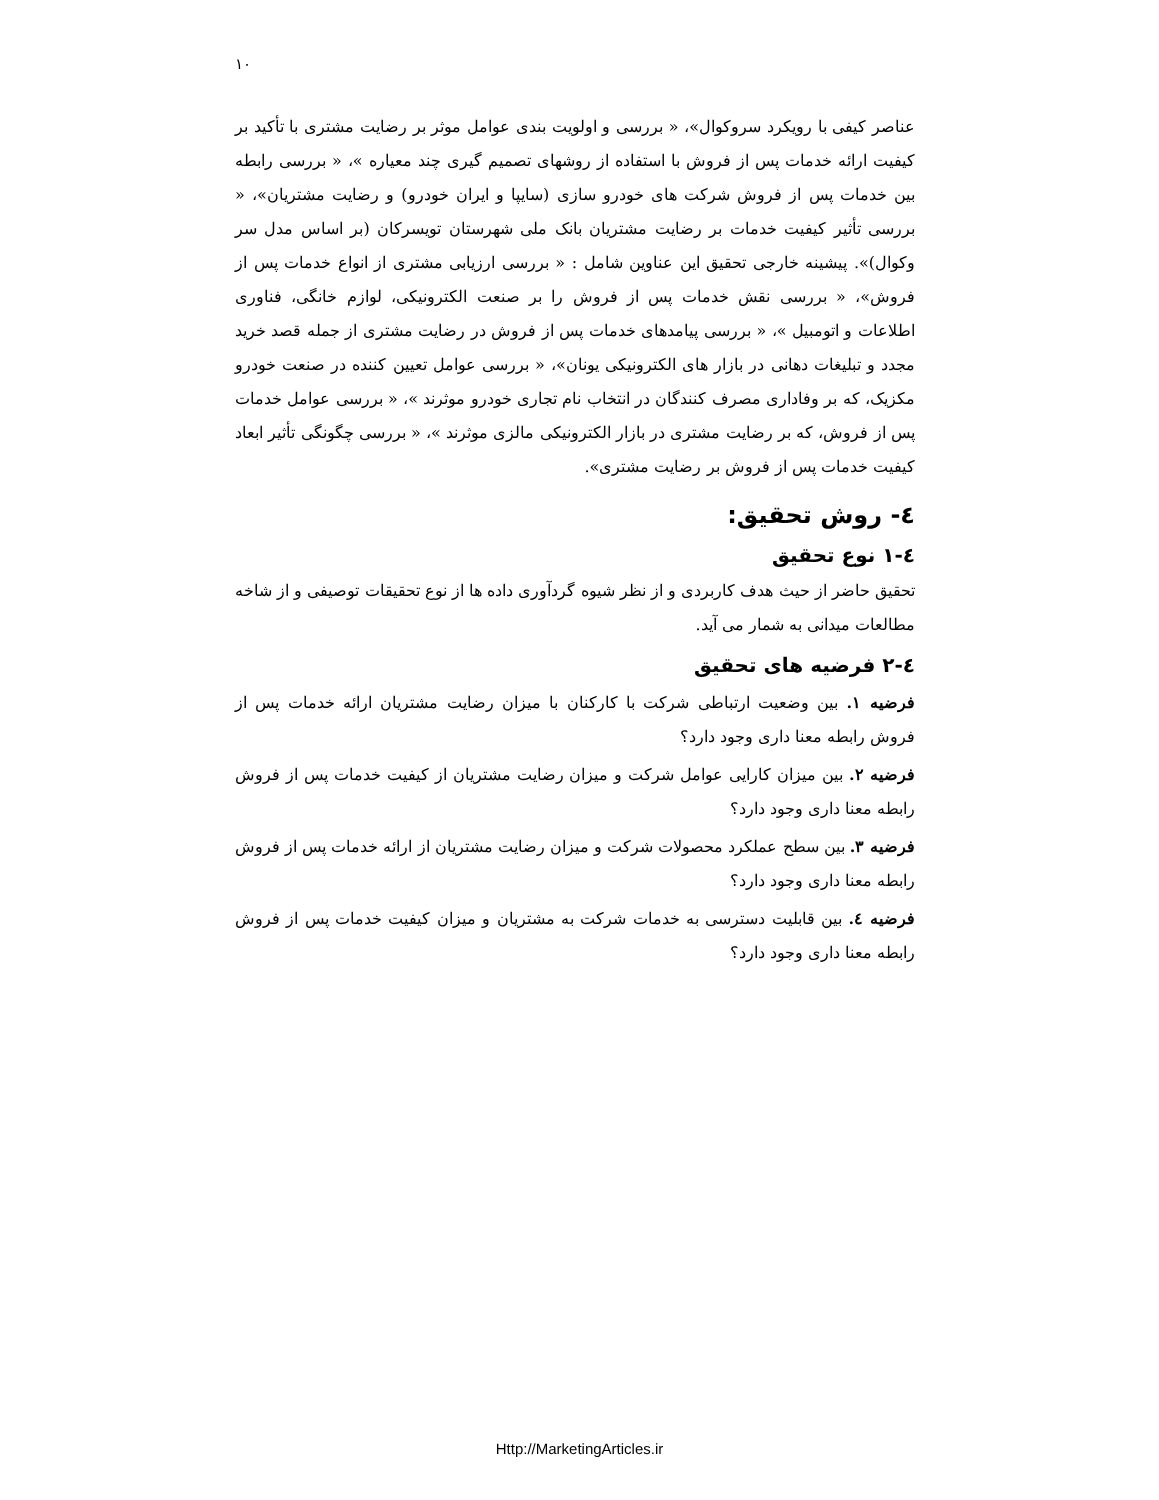۱۰
عناصر کیفی با رویکرد سروکوال»، « بررسی و اولویت بندی عوامل موثر بر رضایت مشتری با تأکید بر کیفیت ارائه خدمات پس از فروش با استفاده از روشهای تصمیم گیری چند معیاره »، « بررسی رابطه بین خدمات پس از فروش شرکت های خودرو سازی (سایپا و ایران خودرو) و رضایت مشتریان»، « بررسی تأثیر کیفیت خدمات بر رضایت مشتریان بانک ملی شهرستان تویسرکان (بر اساس مدل سر وکوال)». پیشینه خارجی تحقیق این عناوین شامل : « بررسی ارزیابی مشتری از انواع خدمات پس از فروش»، « بررسی نقش خدمات پس از فروش را بر صنعت الکترونیکی، لوازم خانگی، فناوری اطلاعات و اتومبیل »، « بررسی پیامدهای خدمات پس از فروش در رضایت مشتری از جمله قصد خرید مجدد و تبلیغات دهانی در بازار های الکترونیکی یونان»، « بررسی عوامل تعیین کننده در صنعت خودرو مکزیک، که بر وفاداری مصرف کنندگان در انتخاب نام تجاری خودرو موثرند »، « بررسی عوامل خدمات پس از فروش، که بر رضایت مشتری در بازار الکترونیکی مالزی موثرند »، « بررسی چگونگی تأثیر ابعاد کیفیت خدمات پس از فروش بر رضایت مشتری».
٤- روش تحقیق:
٤-١ نوع تحقیق
تحقیق حاضر از حیث هدف کاربردی و از نظر شیوه گردآوری داده ها از نوع تحقیقات توصیفی و از شاخه مطالعات میدانی به شمار می آید.
٤-٢ فرضیه های تحقیق
فرضیه ۱. بین وضعیت ارتباطی شرکت با کارکنان با میزان رضایت مشتریان ارائه خدمات پس از فروش رابطه معنا داری وجود دارد؟
فرضیه ۲. بین میزان کارایی عوامل شرکت و میزان رضایت مشتریان از کیفیت خدمات پس از فروش رابطه معنا داری وجود دارد؟
فرضیه ۳. بین سطح عملکرد محصولات شرکت و میزان رضایت مشتریان از ارائه خدمات پس از فروش رابطه معنا داری وجود دارد؟
فرضیه ٤. بین قابلیت دسترسی به خدمات شرکت به مشتریان و میزان کیفیت خدمات پس از فروش رابطه معنا داری وجود دارد؟
Http://MarketingArticles.ir